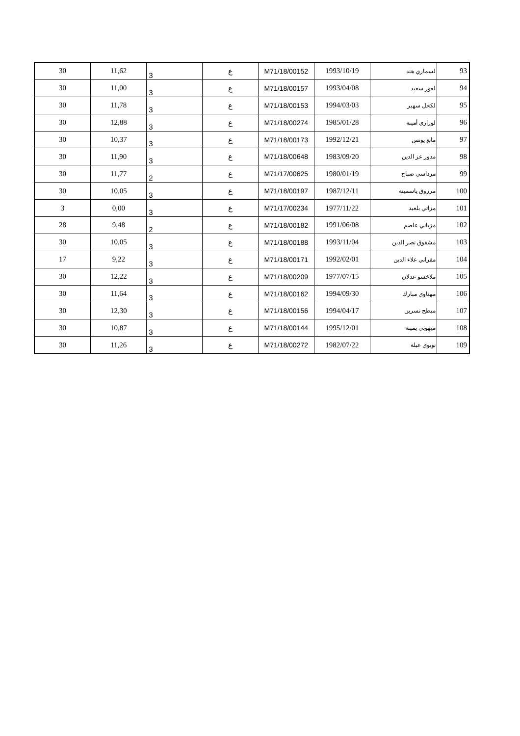| 93 | لسماري هند | 1993/10/19 | M71/18/00152 | ع | 3 | 11,62 | 30 |
| 94 | لعور سعيد | 1993/04/08 | M71/18/00157 | ع | 3 | 11,00 | 30 |
| 95 | لكحل سهير | 1994/03/03 | M71/18/00153 | ع | 3 | 11,78 | 30 |
| 96 | لوراري أمينة | 1985/01/28 | M71/18/00274 | ع | 3 | 12,88 | 30 |
| 97 | مانع يونس | 1992/12/21 | M71/18/00173 | ع | 3 | 10,37 | 30 |
| 98 | مدور عز الدين | 1983/09/20 | M71/18/00648 | ع | 3 | 11,90 | 30 |
| 99 | مرداسي صباح | 1980/01/19 | M71/17/00625 | ع | 2 | 11,77 | 30 |
| 100 | مرزوق ياسمينة | 1987/12/11 | M71/18/00197 | ع | 3 | 10,05 | 30 |
| 101 | مزاتي بلعيد | 1977/11/22 | M71/17/00234 | ع | 3 | 0,00 | 3 |
| 102 | مزياني عاصم | 1991/06/08 | M71/18/00182 | ع | 2 | 9,48 | 28 |
| 103 | مشقوق نصر الدين | 1993/11/04 | M71/18/00188 | ع | 3 | 10,05 | 30 |
| 104 | مقراني علاء الدين | 1992/02/01 | M71/18/00171 | ع | 3 | 9,22 | 17 |
| 105 | ملاخسو عدلان | 1977/07/15 | M71/18/00209 | ع | 3 | 12,22 | 30 |
| 106 | مهناوي مبارك | 1994/09/30 | M71/18/00162 | ع | 3 | 11,64 | 30 |
| 107 | ميطح نسرين | 1994/04/17 | M71/18/00156 | ع | 3 | 12,30 | 30 |
| 108 | ميهوبي يمينة | 1995/12/01 | M71/18/00144 | ع | 3 | 10,87 | 30 |
| 109 | نويوي عبلة | 1982/07/22 | M71/18/00272 | ع | 3 | 11,26 | 30 |